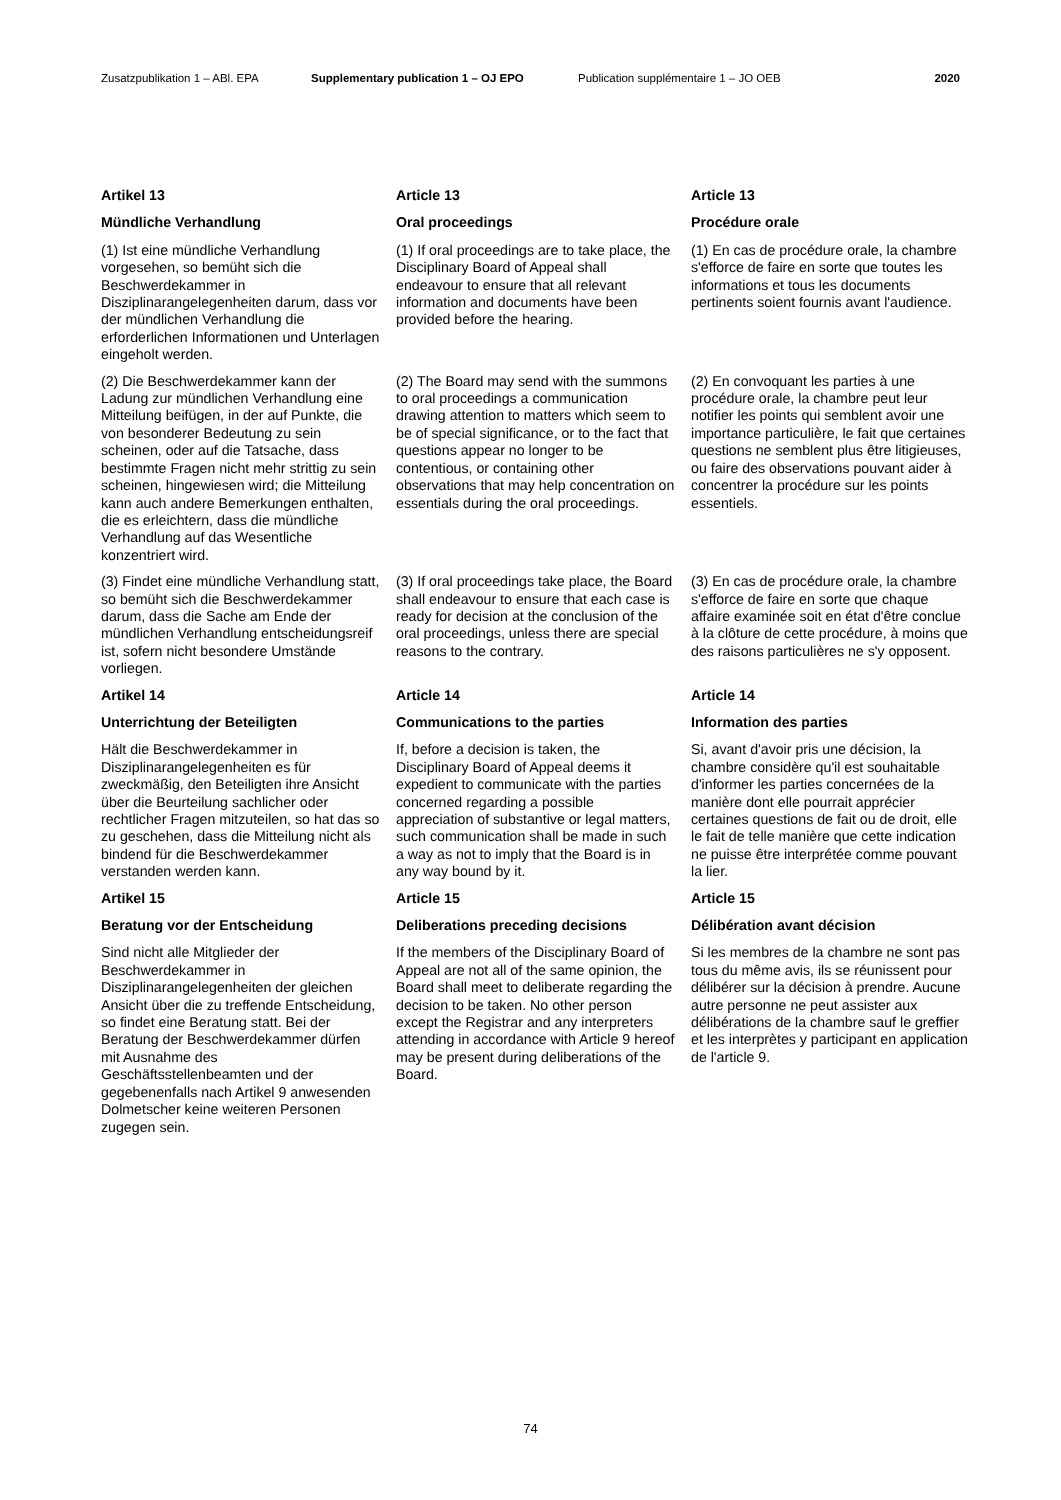Zusatzpublikation 1 – ABl. EPA Supplementary publication 1 – OJ EPO Publication supplémentaire 1 – JO OEB 2020
Artikel 13
Article 13
Article 13
Mündliche Verhandlung
Oral proceedings
Procédure orale
(1) Ist eine mündliche Verhandlung vorgesehen, so bemüht sich die Beschwerdekammer in Disziplinarangelegenheiten darum, dass vor der mündlichen Verhandlung die erforderlichen Informationen und Unterlagen eingeholt werden.
(1) If oral proceedings are to take place, the Disciplinary Board of Appeal shall endeavour to ensure that all relevant information and documents have been provided before the hearing.
(1) En cas de procédure orale, la chambre s'efforce de faire en sorte que toutes les informations et tous les documents pertinents soient fournis avant l'audience.
(2) Die Beschwerdekammer kann der Ladung zur mündlichen Verhandlung eine Mitteilung beifügen, in der auf Punkte, die von besonderer Bedeutung zu sein scheinen, oder auf die Tatsache, dass bestimmte Fragen nicht mehr strittig zu sein scheinen, hingewiesen wird; die Mitteilung kann auch andere Bemerkungen enthalten, die es erleichtern, dass die mündliche Verhandlung auf das Wesentliche konzentriert wird.
(2) The Board may send with the summons to oral proceedings a communication drawing attention to matters which seem to be of special significance, or to the fact that questions appear no longer to be contentious, or containing other observations that may help concentration on essentials during the oral proceedings.
(2) En convoquant les parties à une procédure orale, la chambre peut leur notifier les points qui semblent avoir une importance particulière, le fait que certaines questions ne semblent plus être litigieuses, ou faire des observations pouvant aider à concentrer la procédure sur les points essentiels.
(3) Findet eine mündliche Verhandlung statt, so bemüht sich die Beschwerdekammer darum, dass die Sache am Ende der mündlichen Verhandlung entscheidungsreif ist, sofern nicht besondere Umstände vorliegen.
(3) If oral proceedings take place, the Board shall endeavour to ensure that each case is ready for decision at the conclusion of the oral proceedings, unless there are special reasons to the contrary.
(3) En cas de procédure orale, la chambre s'efforce de faire en sorte que chaque affaire examinée soit en état d'être conclue à la clôture de cette procédure, à moins que des raisons particulières ne s'y opposent.
Artikel 14
Article 14
Article 14
Unterrichtung der Beteiligten
Communications to the parties
Information des parties
Hält die Beschwerdekammer in Disziplinarangelegenheiten es für zweckmäßig, den Beteiligten ihre Ansicht über die Beurteilung sachlicher oder rechtlicher Fragen mitzuteilen, so hat das so zu geschehen, dass die Mitteilung nicht als bindend für die Beschwerdekammer verstanden werden kann.
If, before a decision is taken, the Disciplinary Board of Appeal deems it expedient to communicate with the parties concerned regarding a possible appreciation of substantive or legal matters, such communication shall be made in such a way as not to imply that the Board is in any way bound by it.
Si, avant d'avoir pris une décision, la chambre considère qu'il est souhaitable d'informer les parties concernées de la manière dont elle pourrait apprécier certaines questions de fait ou de droit, elle le fait de telle manière que cette indication ne puisse être interprétée comme pouvant la lier.
Artikel 15
Article 15
Article 15
Beratung vor der Entscheidung
Deliberations preceding decisions
Délibération avant décision
Sind nicht alle Mitglieder der Beschwerdekammer in Disziplinarangelegenheiten der gleichen Ansicht über die zu treffende Entscheidung, so findet eine Beratung statt. Bei der Beratung der Beschwerdekammer dürfen mit Ausnahme des Geschäftsstellenbeamten und der gegebenenfalls nach Artikel 9 anwesenden Dolmetscher keine weiteren Personen zugegen sein.
If the members of the Disciplinary Board of Appeal are not all of the same opinion, the Board shall meet to deliberate regarding the decision to be taken. No other person except the Registrar and any interpreters attending in accordance with Article 9 hereof may be present during deliberations of the Board.
Si les membres de la chambre ne sont pas tous du même avis, ils se réunissent pour délibérer sur la décision à prendre. Aucune autre personne ne peut assister aux délibérations de la chambre sauf le greffier et les interprètes y participant en application de l'article 9.
74